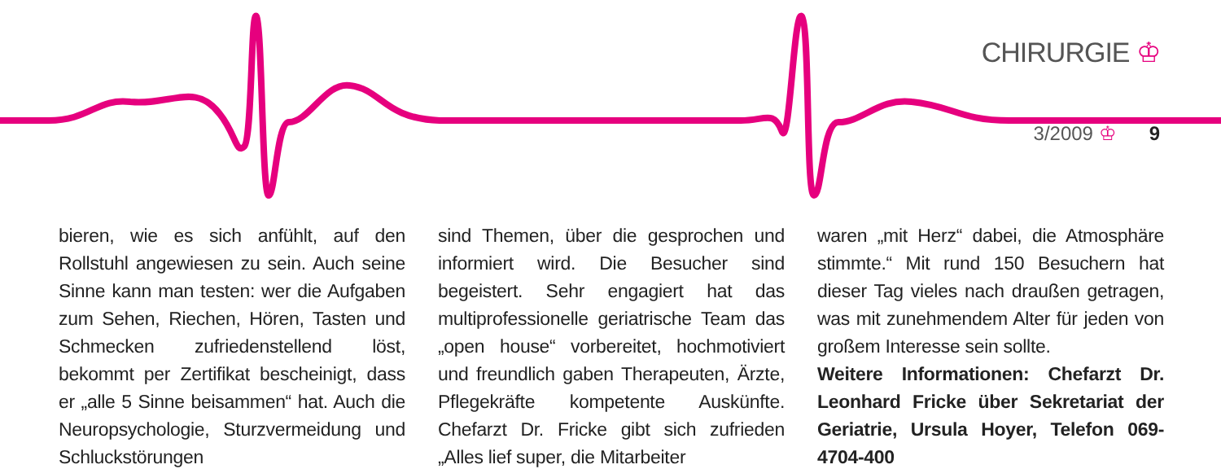CHIRURGIE ♔
3/2009 ♔ 9
bieren, wie es sich anfühlt, auf den Rollstuhl angewiesen zu sein. Auch seine Sinne kann man testen: wer die Aufgaben zum Sehen, Riechen, Hören, Tasten und Schmecken zufriedenstellend löst, bekommt per Zertifikat bescheinigt, dass er „alle 5 Sinne beisammen“ hat. Auch die Neuropsychologie, Sturzvermeidung und Schluckstörungen
sind Themen, über die gesprochen und informiert wird. Die Besucher sind begeistert. Sehr engagiert hat das multiprofessionelle geriatrische Team das „open house“ vorbereitet, hochmotiviert und freundlich gaben Therapeuten, Ärzte, Pflegekräfte kompetente Auskünfte. Chefarzt Dr. Fricke gibt sich zufrieden „Alles lief super, die Mitarbeiter
waren „mit Herz“ dabei, die Atmosphäre stimmte.“ Mit rund 150 Besuchern hat dieser Tag vieles nach draußen getragen, was mit zunehmendem Alter für jeden von großem Interesse sein sollte.
Weitere Informationen: Chefarzt Dr. Leonhard Fricke über Sekretariat der Geriatrie, Ursula Hoyer, Telefon 069-4704-400